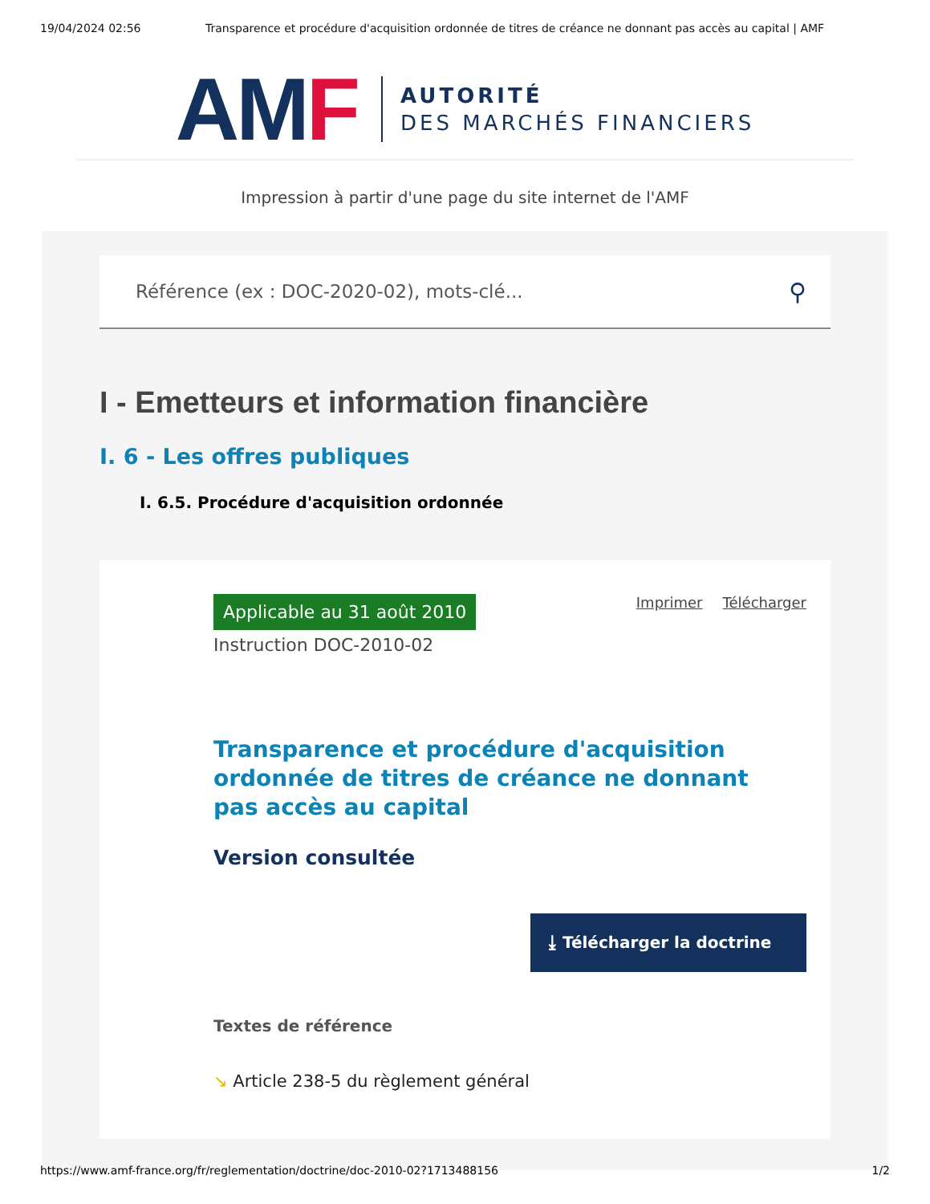19/04/2024 02:56 Transparence et procédure d'acquisition ordonnée de titres de créance ne donnant pas accès au capital | AMF
AM F
AUTORITÉ
DES MARCHÉS FINANCIERS
Impression à partir d'une page du site internet de l'AMF
Référence (ex : DOC-2020-02), mots-clé... ⚲
I - Emetteurs et information financière
I. 6 - Les offres publiques
I. 6.5. Procédure d'acquisition ordonnée
Applicable au 31 août 2010
Imprimer Télécharger
Instruction DOC-2010-02
Transparence et procédure d'acquisition ordonnée de titres de créance ne donnant pas accès au capital
Version consultée
⤓ Télécharger la doctrine
Textes de référence
↘ Article 238-5 du règlement général
https://www.amf-france.org/fr/reglementation/doctrine/doc-2010-02?1713488156 1/2